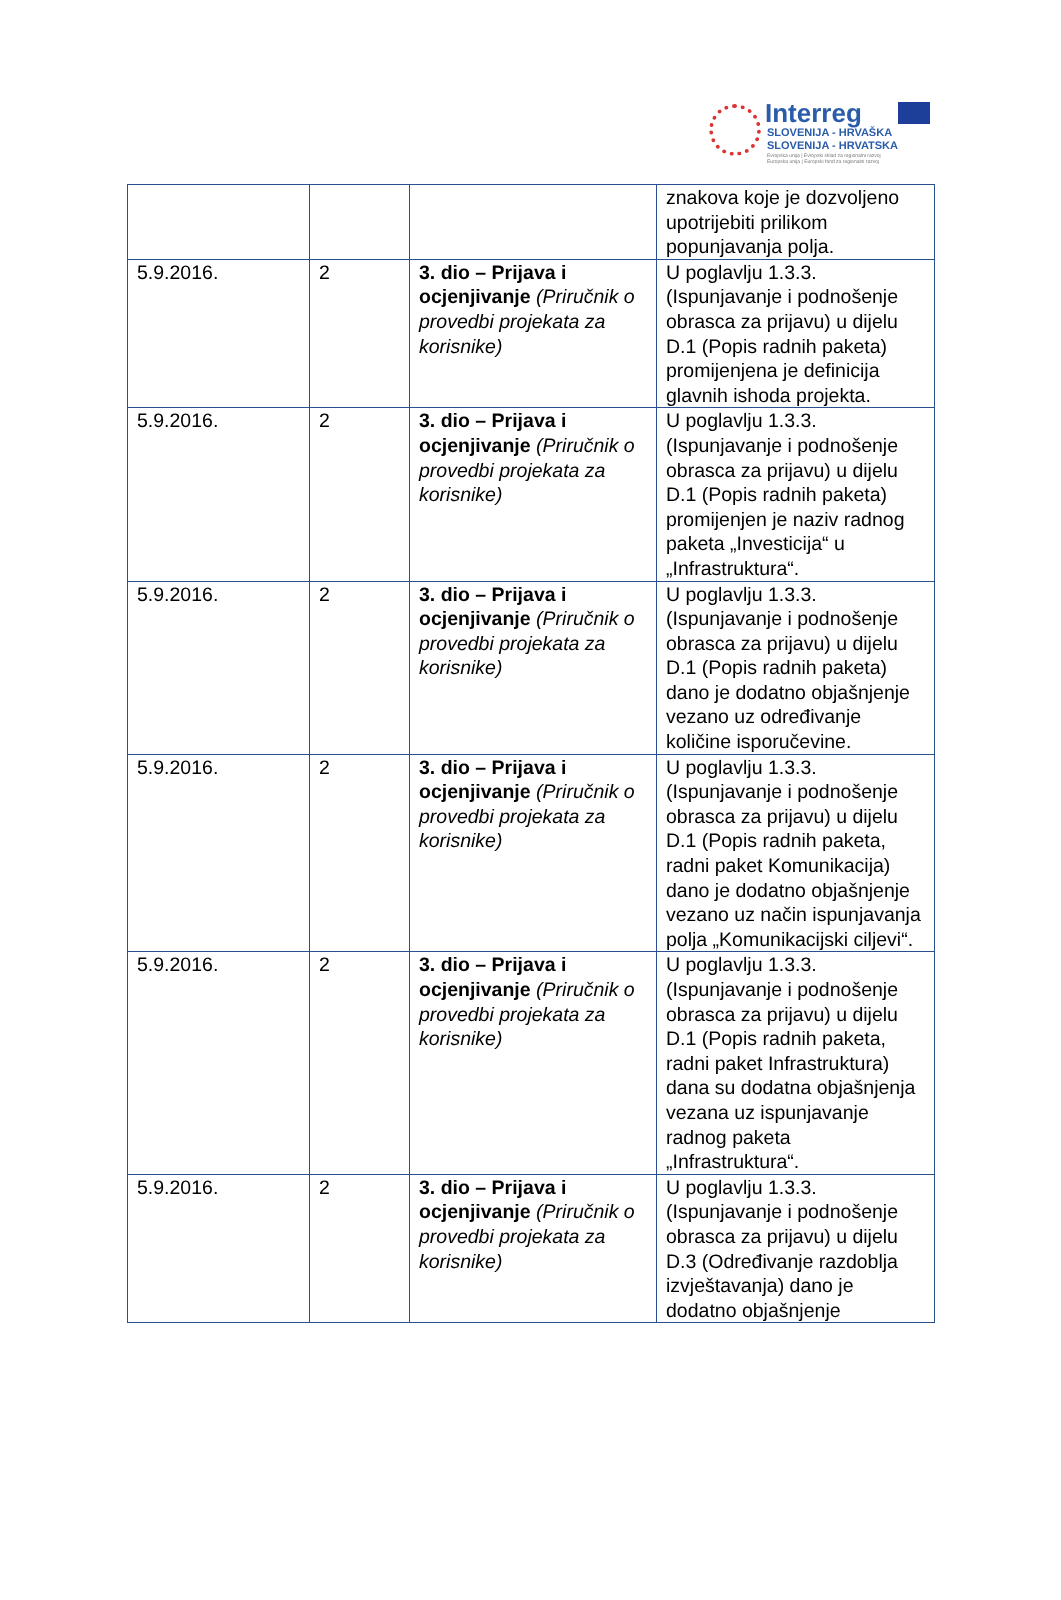Interreg
SLOVENIJA - HRVAŠKA
SLOVENIJA - HRVATSKA
Evropska unija | Evropski sklad za regionalni razvoj
Europska unija | Europski fond za regionalni razvoj
| | | | znakova koje je dozvoljeno upotrijebiti prilikom popunjavanja polja. |
| 5.9.2016. | 2 | 3. dio – Prijava i ocjenjivanje (Priručnik o provedbi projekata za korisnike) | U poglavlju 1.3.3. (Ispunjavanje i podnošenje obrasca za prijavu) u dijelu D.1 (Popis radnih paketa) promijenjena je definicija glavnih ishoda projekta. |
| 5.9.2016. | 2 | 3. dio – Prijava i ocjenjivanje (Priručnik o provedbi projekata za korisnike) | U poglavlju 1.3.3. (Ispunjavanje i podnošenje obrasca za prijavu) u dijelu D.1 (Popis radnih paketa) promijenjen je naziv radnog paketa „Investicija“ u „Infrastruktura“. |
| 5.9.2016. | 2 | 3. dio – Prijava i ocjenjivanje (Priručnik o provedbi projekata za korisnike) | U poglavlju 1.3.3. (Ispunjavanje i podnošenje obrasca za prijavu) u dijelu D.1 (Popis radnih paketa) dano je dodatno objašnjenje vezano uz određivanje količine isporučevine. |
| 5.9.2016. | 2 | 3. dio – Prijava i ocjenjivanje (Priručnik o provedbi projekata za korisnike) | U poglavlju 1.3.3. (Ispunjavanje i podnošenje obrasca za prijavu) u dijelu D.1 (Popis radnih paketa, radni paket Komunikacija) dano je dodatno objašnjenje vezano uz način ispunjavanja polja „Komunikacijski ciljevi“. |
| 5.9.2016. | 2 | 3. dio – Prijava i ocjenjivanje (Priručnik o provedbi projekata za korisnike) | U poglavlju 1.3.3. (Ispunjavanje i podnošenje obrasca za prijavu) u dijelu D.1 (Popis radnih paketa, radni paket Infrastruktura) dana su dodatna objašnjenja vezana uz ispunjavanje radnog paketa „Infrastruktura“. |
| 5.9.2016. | 2 | 3. dio – Prijava i ocjenjivanje (Priručnik o provedbi projekata za korisnike) | U poglavlju 1.3.3. (Ispunjavanje i podnošenje obrasca za prijavu) u dijelu D.3 (Određivanje razdoblja izvještavanja) dano je dodatno objašnjenje |